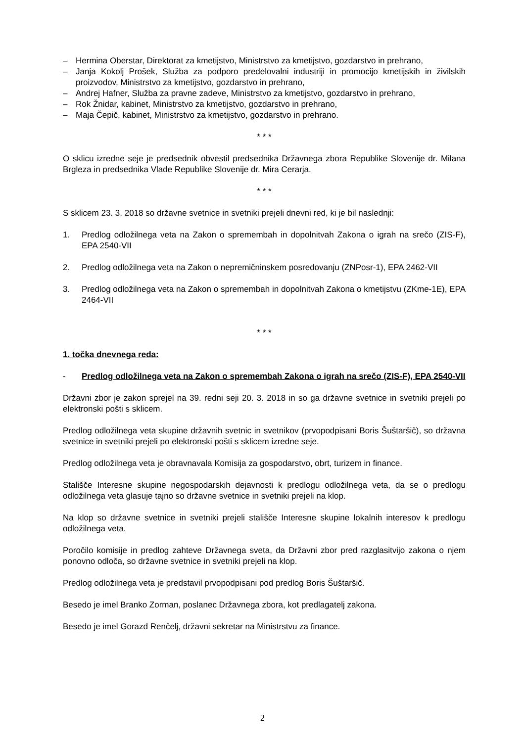– Hermina Oberstar, Direktorat za kmetijstvo, Ministrstvo za kmetijstvo, gozdarstvo in prehrano,
– Janja Kokolj Prošek, Služba za podporo predelovalni industriji in promocijo kmetijskih in živilskih proizvodov, Ministrstvo za kmetijstvo, gozdarstvo in prehrano,
– Andrej Hafner, Služba za pravne zadeve, Ministrstvo za kmetijstvo, gozdarstvo in prehrano,
– Rok Žnidar, kabinet, Ministrstvo za kmetijstvo, gozdarstvo in prehrano,
– Maja Čepič, kabinet, Ministrstvo za kmetijstvo, gozdarstvo in prehrano.
* * *
O sklicu izredne seje je predsednik obvestil predsednika Državnega zbora Republike Slovenije dr. Milana Brgleza in predsednika Vlade Republike Slovenije dr. Mira Cerarja.
* * *
S sklicem 23. 3. 2018 so državne svetnice in svetniki prejeli dnevni red, ki je bil naslednji:
1. Predlog odložilnega veta na Zakon o spremembah in dopolnitvah Zakona o igrah na srečo (ZIS-F), EPA 2540-VII
2. Predlog odložilnega veta na Zakon o nepremičninskem posredovanju (ZNPosr-1), EPA 2462-VII
3. Predlog odložilnega veta na Zakon o spremembah in dopolnitvah Zakona o kmetijstvu (ZKme-1E), EPA 2464-VII
* * *
1. točka dnevnega reda:
- Predlog odložilnega veta na Zakon o spremembah Zakona o igrah na srečo (ZIS-F), EPA 2540-VII
Državni zbor je zakon sprejel na 39. redni seji 20. 3. 2018 in so ga državne svetnice in svetniki prejeli po elektronski pošti s sklicem.
Predlog odložilnega veta skupine državnih svetnic in svetnikov (prvopodpisani Boris Šuštaršič), so državna svetnice in svetniki prejeli po elektronski pošti s sklicem izredne seje.
Predlog odložilnega veta je obravnavala Komisija za gospodarstvo, obrt, turizem in finance.
Stališče Interesne skupine negospodarskih dejavnosti k predlogu odložilnega veta, da se o predlogu odložilnega veta glasuje tajno so državne svetnice in svetniki prejeli na klop.
Na klop so državne svetnice in svetniki prejeli stališče Interesne skupine lokalnih interesov k predlogu odložilnega veta.
Poročilo komisije in predlog zahteve Državnega sveta, da Državni zbor pred razglasitvijo zakona o njem ponovno odloča, so državne svetnice in svetniki prejeli na klop.
Predlog odložilnega veta je predstavil prvopodpisani pod predlog Boris Šuštaršič.
Besedo je imel Branko Zorman, poslanec Državnega zbora, kot predlagatelj zakona.
Besedo je imel Gorazd Renčelj, državni sekretar na Ministrstvu za finance.
2